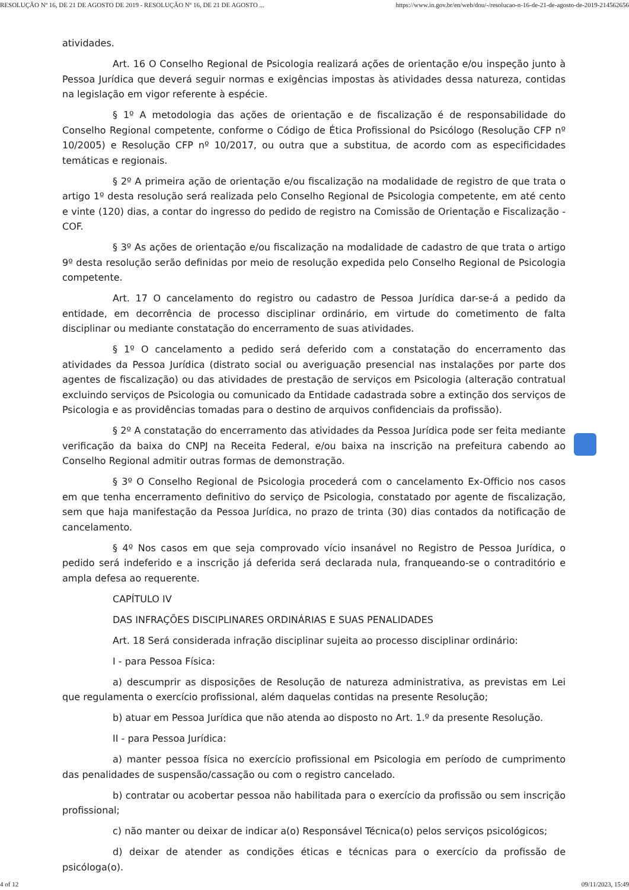RESOLUÇÃO Nº 16, DE 21 DE AGOSTO DE 2019 - RESOLUÇÃO Nº 16, DE 21 DE AGOSTO ... https://www.in.gov.br/en/web/dou/-/resolucao-n-16-de-21-de-agosto-de-2019-214562656
atividades.
Art. 16 O Conselho Regional de Psicologia realizará ações de orientação e/ou inspeção junto à Pessoa Jurídica que deverá seguir normas e exigências impostas às atividades dessa natureza, contidas na legislação em vigor referente à espécie.
§ 1º A metodologia das ações de orientação e de fiscalização é de responsabilidade do Conselho Regional competente, conforme o Código de Ética Profissional do Psicólogo (Resolução CFP nº 10/2005) e Resolução CFP nº 10/2017, ou outra que a substitua, de acordo com as especificidades temáticas e regionais.
§ 2º A primeira ação de orientação e/ou fiscalização na modalidade de registro de que trata o artigo 1º desta resolução será realizada pelo Conselho Regional de Psicologia competente, em até cento e vinte (120) dias, a contar do ingresso do pedido de registro na Comissão de Orientação e Fiscalização - COF.
§ 3º As ações de orientação e/ou fiscalização na modalidade de cadastro de que trata o artigo 9º desta resolução serão definidas por meio de resolução expedida pelo Conselho Regional de Psicologia competente.
Art. 17 O cancelamento do registro ou cadastro de Pessoa Jurídica dar-se-á a pedido da entidade, em decorrência de processo disciplinar ordinário, em virtude do cometimento de falta disciplinar ou mediante constatação do encerramento de suas atividades.
§ 1º O cancelamento a pedido será deferido com a constatação do encerramento das atividades da Pessoa Jurídica (distrato social ou averiguação presencial nas instalações por parte dos agentes de fiscalização) ou das atividades de prestação de serviços em Psicologia (alteração contratual excluindo serviços de Psicologia ou comunicado da Entidade cadastrada sobre a extinção dos serviços de Psicologia e as providências tomadas para o destino de arquivos confidenciais da profissão).
§ 2º A constatação do encerramento das atividades da Pessoa Jurídica pode ser feita mediante verificação da baixa do CNPJ na Receita Federal, e/ou baixa na inscrição na prefeitura cabendo ao Conselho Regional admitir outras formas de demonstração.
§ 3º O Conselho Regional de Psicologia procederá com o cancelamento Ex-Officio nos casos em que tenha encerramento definitivo do serviço de Psicologia, constatado por agente de fiscalização, sem que haja manifestação da Pessoa Jurídica, no prazo de trinta (30) dias contados da notificação de cancelamento.
§ 4º Nos casos em que seja comprovado vício insanável no Registro de Pessoa Jurídica, o pedido será indeferido e a inscrição já deferida será declarada nula, franqueando-se o contraditório e ampla defesa ao requerente.
CAPÍTULO IV
DAS INFRAÇÕES DISCIPLINARES ORDINÁRIAS E SUAS PENALIDADES
Art. 18 Será considerada infração disciplinar sujeita ao processo disciplinar ordinário:
I - para Pessoa Física:
a) descumprir as disposições de Resolução de natureza administrativa, as previstas em Lei que regulamenta o exercício profissional, além daquelas contidas na presente Resolução;
b) atuar em Pessoa Jurídica que não atenda ao disposto no Art. 1.º da presente Resolução.
II - para Pessoa Jurídica:
a) manter pessoa física no exercício profissional em Psicologia em período de cumprimento das penalidades de suspensão/cassação ou com o registro cancelado.
b) contratar ou acobertar pessoa não habilitada para o exercício da profissão ou sem inscrição profissional;
c) não manter ou deixar de indicar a(o) Responsável Técnica(o) pelos serviços psicológicos;
d) deixar de atender as condições éticas e técnicas para o exercício da profissão de psicóloga(o).
4 of 12 09/11/2023, 15:49